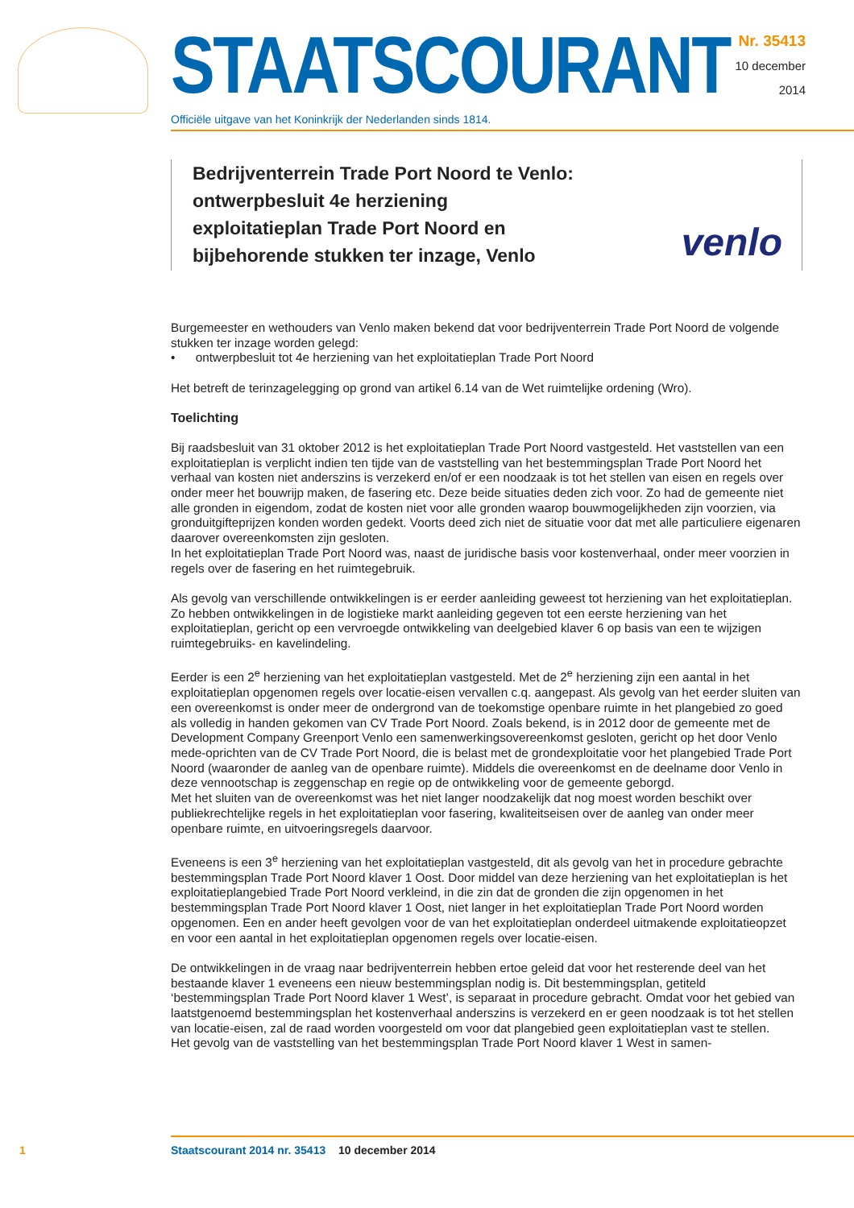STAATSCOURANT
Officiële uitgave van het Koninkrijk der Nederlanden sinds 1814.
Nr. 35413
10 december
2014
Bedrijventerrein Trade Port Noord te Venlo: ontwerpbesluit 4e herziening exploitatieplan Trade Port Noord en bijbehorende stukken ter inzage, Venlo
venlo
Burgemeester en wethouders van Venlo maken bekend dat voor bedrijventerrein Trade Port Noord de volgende stukken ter inzage worden gelegd:
• ontwerpbesluit tot 4e herziening van het exploitatieplan Trade Port Noord
Het betreft de terinzagelegging op grond van artikel 6.14 van de Wet ruimtelijke ordening (Wro).
Toelichting
Bij raadsbesluit van 31 oktober 2012 is het exploitatieplan Trade Port Noord vastgesteld. Het vaststellen van een exploitatieplan is verplicht indien ten tijde van de vaststelling van het bestemmingsplan Trade Port Noord het verhaal van kosten niet anderszins is verzekerd en/of er een noodzaak is tot het stellen van eisen en regels over onder meer het bouwrijp maken, de fasering etc. Deze beide situaties deden zich voor. Zo had de gemeente niet alle gronden in eigendom, zodat de kosten niet voor alle gronden waarop bouwmogelijkheden zijn voorzien, via gronduitgifteprijzen konden worden gedekt. Voorts deed zich niet de situatie voor dat met alle particuliere eigenaren daarover overeenkomsten zijn gesloten.
In het exploitatieplan Trade Port Noord was, naast de juridische basis voor kostenverhaal, onder meer voorzien in regels over de fasering en het ruimtegebruik.
Als gevolg van verschillende ontwikkelingen is er eerder aanleiding geweest tot herziening van het exploitatieplan. Zo hebben ontwikkelingen in de logistieke markt aanleiding gegeven tot een eerste herziening van het exploitatieplan, gericht op een vervroegde ontwikkeling van deelgebied klaver 6 op basis van een te wijzigen ruimtegebruiks- en kavelindeling.
Eerder is een 2<sup>e</sup> herziening van het exploitatieplan vastgesteld. Met de 2<sup>e</sup> herziening zijn een aantal in het exploitatieplan opgenomen regels over locatie-eisen vervallen c.q. aangepast. Als gevolg van het eerder sluiten van een overeenkomst is onder meer de ondergrond van de toekomstige openbare ruimte in het plangebied zo goed als volledig in handen gekomen van CV Trade Port Noord. Zoals bekend, is in 2012 door de gemeente met de Development Company Greenport Venlo een samenwerkingsovereenkomst gesloten, gericht op het door Venlo mede-oprichten van de CV Trade Port Noord, die is belast met de grondexploitatie voor het plangebied Trade Port Noord (waaronder de aanleg van de openbare ruimte). Middels die overeenkomst en de deelname door Venlo in deze vennootschap is zeggenschap en regie op de ontwikkeling voor de gemeente geborgd.
Met het sluiten van de overeenkomst was het niet langer noodzakelijk dat nog moest worden beschikt over publiekrechtelijke regels in het exploitatieplan voor fasering, kwaliteitseisen over de aanleg van onder meer openbare ruimte, en uitvoeringsregels daarvoor.
Eveneens is een 3<sup>e</sup> herziening van het exploitatieplan vastgesteld, dit als gevolg van het in procedure gebrachte bestemmingsplan Trade Port Noord klaver 1 Oost. Door middel van deze herziening van het exploitatieplan is het exploitatieplangebied Trade Port Noord verkleind, in die zin dat de gronden die zijn opgenomen in het bestemmingsplan Trade Port Noord klaver 1 Oost, niet langer in het exploitatieplan Trade Port Noord worden opgenomen. Een en ander heeft gevolgen voor de van het exploitatieplan onderdeel uitmakende exploitatieopzet en voor een aantal in het exploitatieplan opgenomen regels over locatie-eisen.
De ontwikkelingen in de vraag naar bedrijventerrein hebben ertoe geleid dat voor het resterende deel van het bestaande klaver 1 eveneens een nieuw bestemmingsplan nodig is. Dit bestemmingsplan, getiteld ‘bestemmingsplan Trade Port Noord klaver 1 West’, is separaat in procedure gebracht. Omdat voor het gebied van laatstgenoemd bestemmingsplan het kostenverhaal anderszins is verzekerd en er geen noodzaak is tot het stellen van locatie-eisen, zal de raad worden voorgesteld om voor dat plangebied geen exploitatieplan vast te stellen.
Het gevolg van de vaststelling van het bestemmingsplan Trade Port Noord klaver 1 West in samen-
1 Staatscourant 2014 nr. 35413 10 december 2014